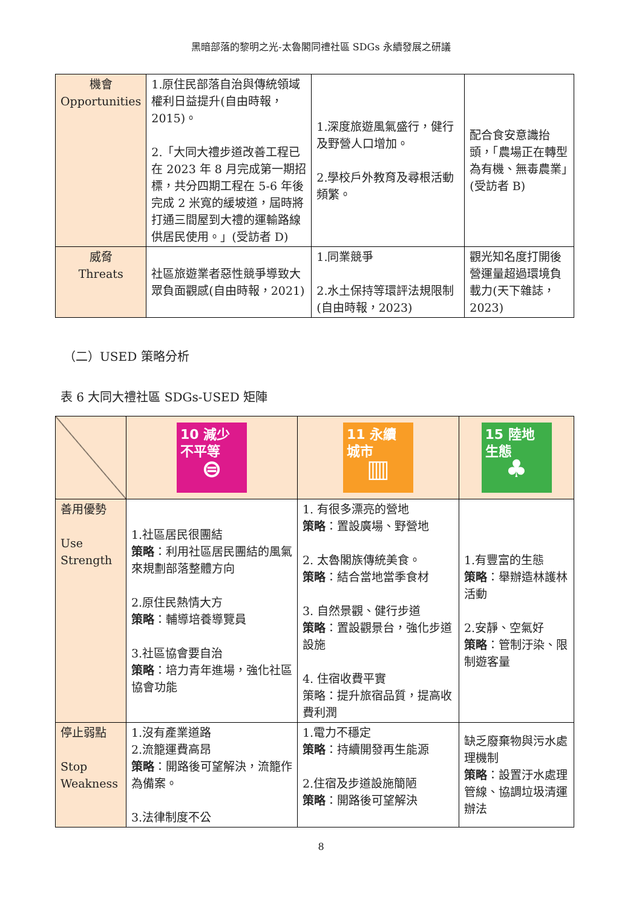黑暗部落的黎明之光-太魯閣同禮社區 SDGs 永續發展之研議
| 機會 Opportunities | 1.原住民部落自治與傳統領域權利日益提升(自由時報，2015)。 2.「大同大禮步道改善工程已在 2023 年 8 月完成第一期招標，共分四期工程在 5-6 年後完成 2 米寬的緩坡道，屆時將打通三間屋到大禮的運輸路線供居民使用。」(受訪者 D) | 1.深度旅遊風氣盛行，健行及野營人口增加。 2.學校戶外教育及尋根活動頻繁。 | 配合食安意識抬頭，「農場正在轉型為有機、無毒農業」(受訪者 B) |
| 威脅 Threats | 社區旅遊業者惡性競爭導致大眾負面觀感(自由時報，2021) | 1.同業競爭 2.水土保持等環評法規限制(自由時報，2023) | 觀光知名度打開後營運量超過環境負載力(天下雜誌，2023) |
（二）USED 策略分析
表 6 大同大禮社區 SDGs-USED 矩陣
| | 10 減少不平等 ⊜ | 11 永續城市 ▥ | 15 陸地生態 ♣ |
| 善用優勢 Use Strength | 1.社區居民很團結 策略 ：利用社區居民團結的風氣來規劃部落整體方向 2.原住民熱情大方 策略 ：輔導培養導覽員 3.社區協會要自治 策略 ：培力青年進場，強化社區協會功能 | 1. 有很多漂亮的營地 策略 ：置設廣場、野營地 2. 太魯閣族傳統美食。 策略 ：結合當地當季食材 3. 自然景觀、健行步道 策略 ：置設觀景台，強化步道設施 4. 住宿收費平實 策略：提升旅宿品質，提高收費利潤 | 1.有豐富的生態 策略 ：舉辦造林護林活動 2.安靜、空氣好 策略 ：管制汙染、限制遊客量 |
| 停止弱點 Stop Weakness | 1.沒有產業道路 2.流籠運費高昂 策略 ：開路後可望解決，流籠作為備案。 3.法律制度不公 | 1.電力不穩定 策略 ：持續開發再生能源 2.住宿及步道設施簡陋 策略 ：開路後可望解決 | 缺乏廢棄物與污水處理機制 策略 ：設置汙水處理管線、協調垃圾清運辦法 |
8